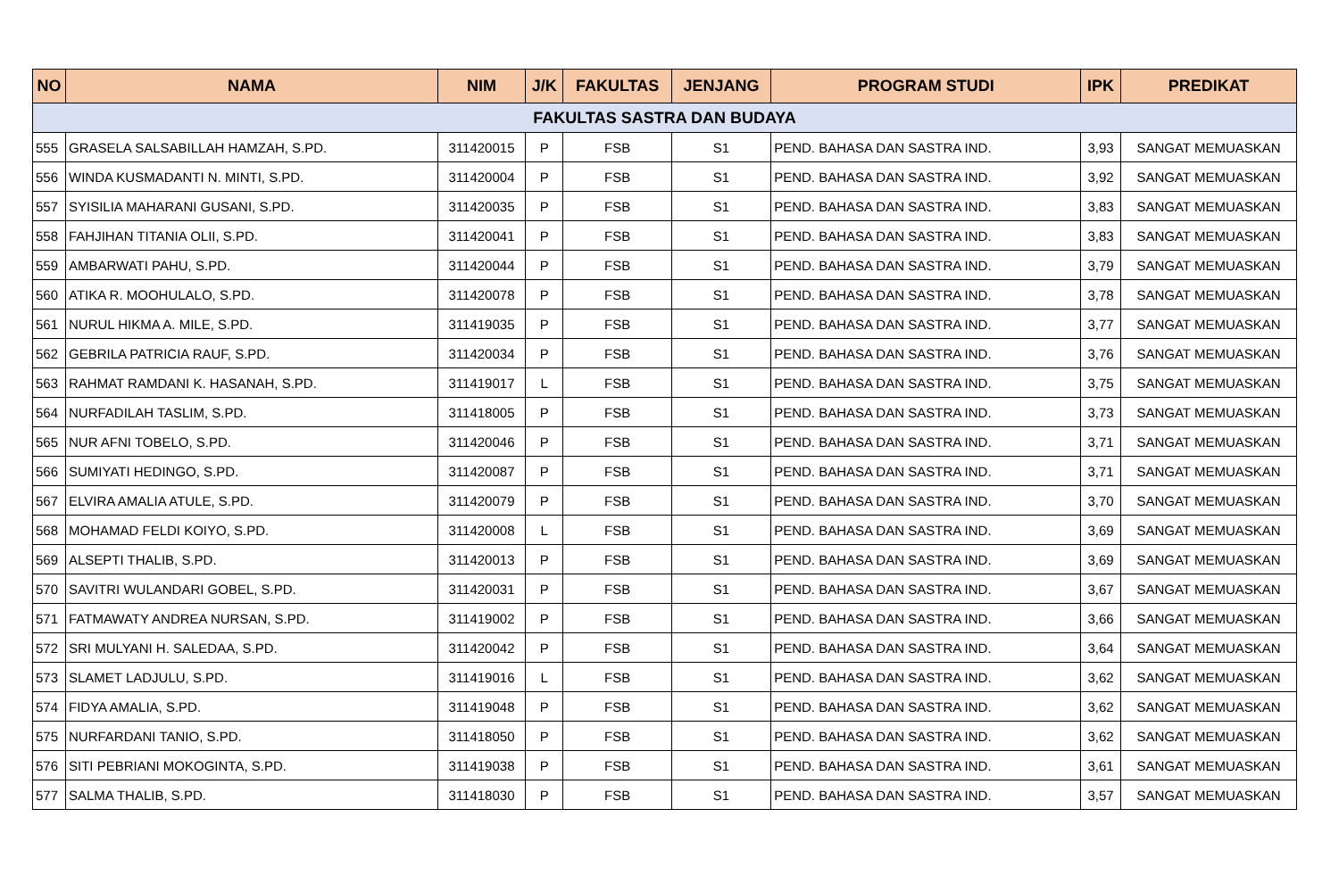| NO | NAMA | NIM | J/K | FAKULTAS | JENJANG | PROGRAM STUDI | IPK | PREDIKAT |
| --- | --- | --- | --- | --- | --- | --- | --- | --- |
| FAKULTAS SASTRA DAN BUDAYA | | | | | | | | |
| 555 | GRASELA SALSABILLAH HAMZAH, S.PD. | 311420015 | P | FSB | S1 | PEND. BAHASA DAN SASTRA IND. | 3,93 | SANGAT MEMUASKAN |
| 556 | WINDA KUSMADANTI N. MINTI, S.PD. | 311420004 | P | FSB | S1 | PEND. BAHASA DAN SASTRA IND. | 3,92 | SANGAT MEMUASKAN |
| 557 | SYISILIA MAHARANI GUSANI, S.PD. | 311420035 | P | FSB | S1 | PEND. BAHASA DAN SASTRA IND. | 3,83 | SANGAT MEMUASKAN |
| 558 | FAHJIHAN TITANIA OLII, S.PD. | 311420041 | P | FSB | S1 | PEND. BAHASA DAN SASTRA IND. | 3,83 | SANGAT MEMUASKAN |
| 559 | AMBARWATI PAHU, S.PD. | 311420044 | P | FSB | S1 | PEND. BAHASA DAN SASTRA IND. | 3,79 | SANGAT MEMUASKAN |
| 560 | ATIKA R. MOOHULALO, S.PD. | 311420078 | P | FSB | S1 | PEND. BAHASA DAN SASTRA IND. | 3,78 | SANGAT MEMUASKAN |
| 561 | NURUL HIKMA A. MILE, S.PD. | 311419035 | P | FSB | S1 | PEND. BAHASA DAN SASTRA IND. | 3,77 | SANGAT MEMUASKAN |
| 562 | GEBRILA PATRICIA RAUF, S.PD. | 311420034 | P | FSB | S1 | PEND. BAHASA DAN SASTRA IND. | 3,76 | SANGAT MEMUASKAN |
| 563 | RAHMAT RAMDANI K. HASANAH, S.PD. | 311419017 | L | FSB | S1 | PEND. BAHASA DAN SASTRA IND. | 3,75 | SANGAT MEMUASKAN |
| 564 | NURFADILAH TASLIM, S.PD. | 311418005 | P | FSB | S1 | PEND. BAHASA DAN SASTRA IND. | 3,73 | SANGAT MEMUASKAN |
| 565 | NUR AFNI TOBELO, S.PD. | 311420046 | P | FSB | S1 | PEND. BAHASA DAN SASTRA IND. | 3,71 | SANGAT MEMUASKAN |
| 566 | SUMIYATI HEDINGO, S.PD. | 311420087 | P | FSB | S1 | PEND. BAHASA DAN SASTRA IND. | 3,71 | SANGAT MEMUASKAN |
| 567 | ELVIRA AMALIA ATULE, S.PD. | 311420079 | P | FSB | S1 | PEND. BAHASA DAN SASTRA IND. | 3,70 | SANGAT MEMUASKAN |
| 568 | MOHAMAD FELDI KOIYO, S.PD. | 311420008 | L | FSB | S1 | PEND. BAHASA DAN SASTRA IND. | 3,69 | SANGAT MEMUASKAN |
| 569 | ALSEPTI THALIB, S.PD. | 311420013 | P | FSB | S1 | PEND. BAHASA DAN SASTRA IND. | 3,69 | SANGAT MEMUASKAN |
| 570 | SAVITRI WULANDARI GOBEL, S.PD. | 311420031 | P | FSB | S1 | PEND. BAHASA DAN SASTRA IND. | 3,67 | SANGAT MEMUASKAN |
| 571 | FATMAWATY ANDREA NURSAN, S.PD. | 311419002 | P | FSB | S1 | PEND. BAHASA DAN SASTRA IND. | 3,66 | SANGAT MEMUASKAN |
| 572 | SRI MULYANI H. SALEDAA, S.PD. | 311420042 | P | FSB | S1 | PEND. BAHASA DAN SASTRA IND. | 3,64 | SANGAT MEMUASKAN |
| 573 | SLAMET LADJULU, S.PD. | 311419016 | L | FSB | S1 | PEND. BAHASA DAN SASTRA IND. | 3,62 | SANGAT MEMUASKAN |
| 574 | FIDYA AMALIA, S.PD. | 311419048 | P | FSB | S1 | PEND. BAHASA DAN SASTRA IND. | 3,62 | SANGAT MEMUASKAN |
| 575 | NURFARDANI TANIO, S.PD. | 311418050 | P | FSB | S1 | PEND. BAHASA DAN SASTRA IND. | 3,62 | SANGAT MEMUASKAN |
| 576 | SITI PEBRIANI MOKOGINTA, S.PD. | 311419038 | P | FSB | S1 | PEND. BAHASA DAN SASTRA IND. | 3,61 | SANGAT MEMUASKAN |
| 577 | SALMA THALIB, S.PD. | 311418030 | P | FSB | S1 | PEND. BAHASA DAN SASTRA IND. | 3,57 | SANGAT MEMUASKAN |